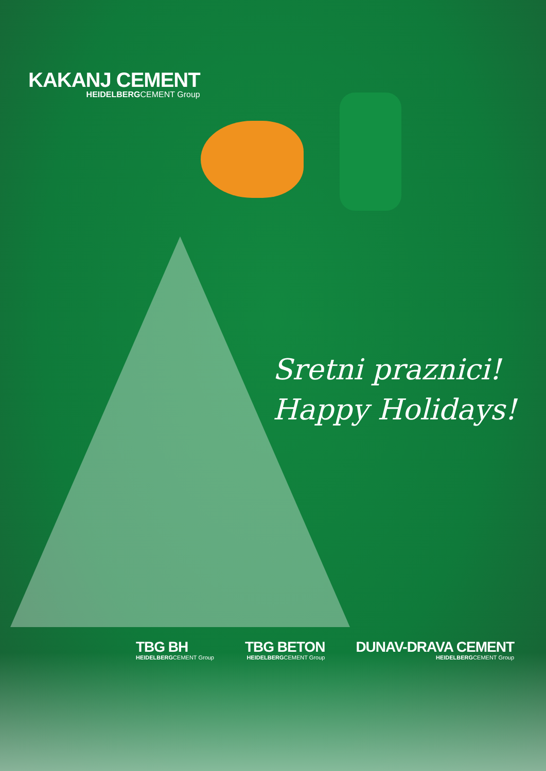KAKANJ CEMENT
HEIDELBERGCEMENT Group
Sretni praznici!
Happy Holidays!
TBG BH
HEIDELBERGCEMENT Group
TBG BETON
HEIDELBERGCEMENT Group
DUNAV-DRAVA CEMENT
HEIDELBERGCEMENT Group